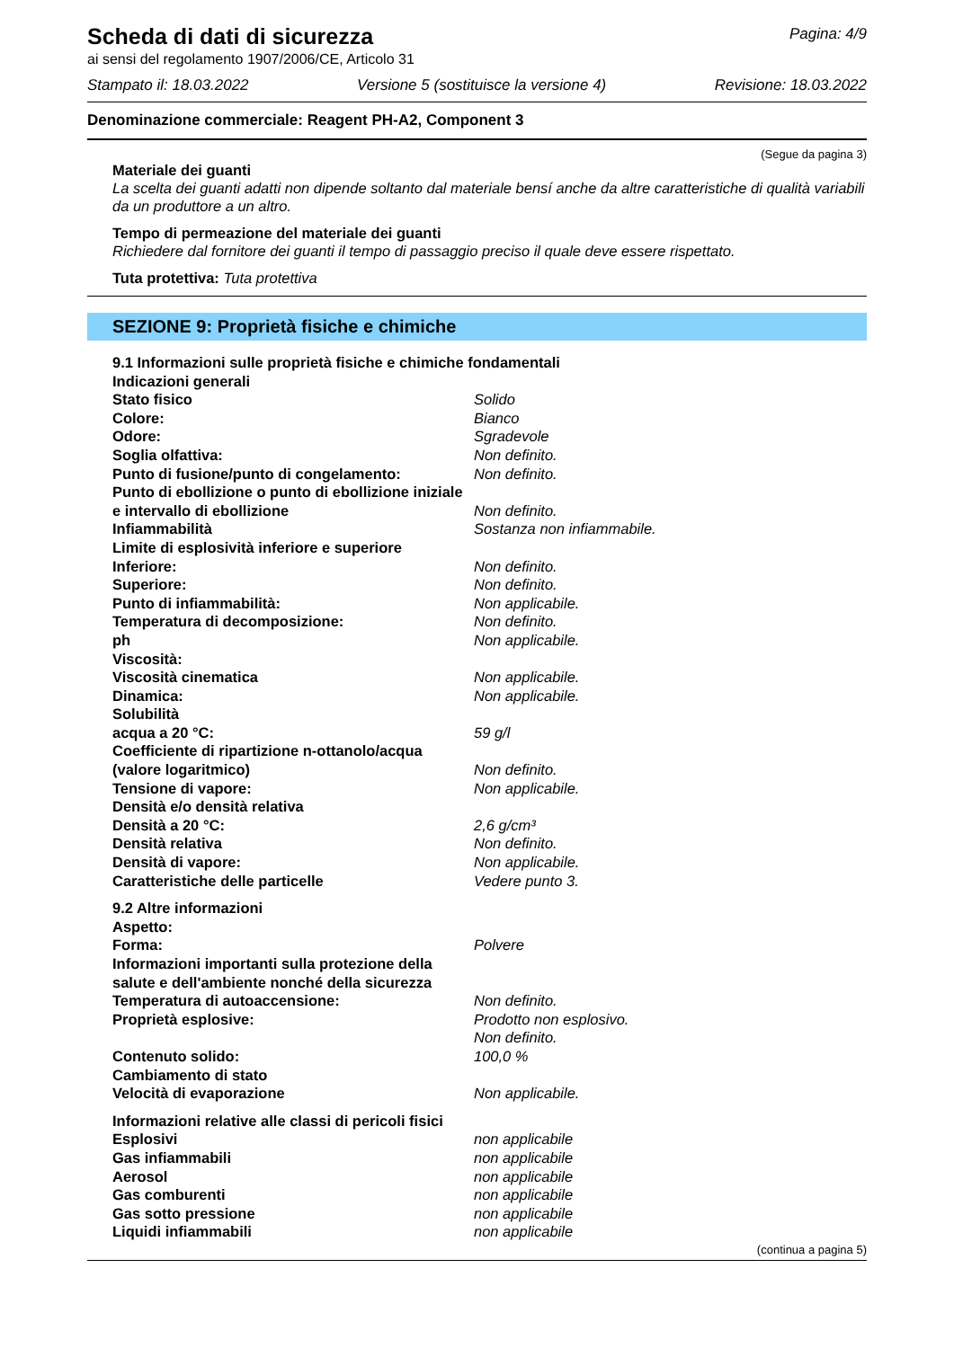Scheda di dati di sicurezza
ai sensi del regolamento 1907/2006/CE, Articolo 31
Pagina: 4/9
Stampato il: 18.03.2022 Versione 5 (sostituisce la versione 4) Revisione: 18.03.2022
Denominazione commerciale: Reagent PH-A2, Component 3
(Segue da pagina 3)
Materiale dei guanti
La scelta dei guanti adatti non dipende soltanto dal materiale bensí anche da altre caratteristiche di qualità variabili da un produttore a un altro.
Tempo di permeazione del materiale dei guanti
Richiedere dal fornitore dei guanti il tempo di passaggio preciso il quale deve essere rispettato.
Tuta protettiva: Tuta protettiva
SEZIONE 9: Proprietà fisiche e chimiche
| 9.1 Informazioni sulle proprietà fisiche e chimiche fondamentali | |
| Indicazioni generali | |
| Stato fisico | Solido |
| Colore: | Bianco |
| Odore: | Sgradevole |
| Soglia olfattiva: | Non definito. |
| Punto di fusione/punto di congelamento: | Non definito. |
| Punto di ebollizione o punto di ebollizione iniziale e intervallo di ebollizione | Non definito. |
| Infiammabilità | Sostanza non infiammabile. |
| Limite di esplosività inferiore e superiore | |
| Inferiore: | Non definito. |
| Superiore: | Non definito. |
| Punto di infiammabilità: | Non applicabile. |
| Temperatura di decomposizione: | Non definito. |
| ph | Non applicabile. |
| Viscosità: | |
| Viscosità cinematica | Non applicabile. |
| Dinamica: | Non applicabile. |
| Solubilità | |
| acqua a 20 °C: | 59 g/l |
| Coefficiente di ripartizione n-ottanolo/acqua (valore logaritmico) | Non definito. |
| Tensione di vapore: | Non applicabile. |
| Densità e/o densità relativa | |
| Densità a 20 °C: | 2,6 g/cm³ |
| Densità relativa | Non definito. |
| Densità di vapore: | Non applicabile. |
| Caratteristiche delle particelle | Vedere punto 3. |
| 9.2 Altre informazioni | |
| Aspetto: | |
| Forma: | Polvere |
| Informazioni importanti sulla protezione della salute e dell'ambiente nonché della sicurezza | |
| Temperatura di autoaccensione: | Non definito. |
| Proprietà esplosive: | Prodotto non esplosivo. Non definito. |
| Contenuto solido: | 100,0 % |
| Cambiamento di stato | |
| Velocità di evaporazione | Non applicabile. |
| Informazioni relative alle classi di pericoli fisici | |
| Esplosivi | non applicabile |
| Gas infiammabili | non applicabile |
| Aerosol | non applicabile |
| Gas comburenti | non applicabile |
| Gas sotto pressione | non applicabile |
| Liquidi infiammabili | non applicabile |
(continua a pagina 5)